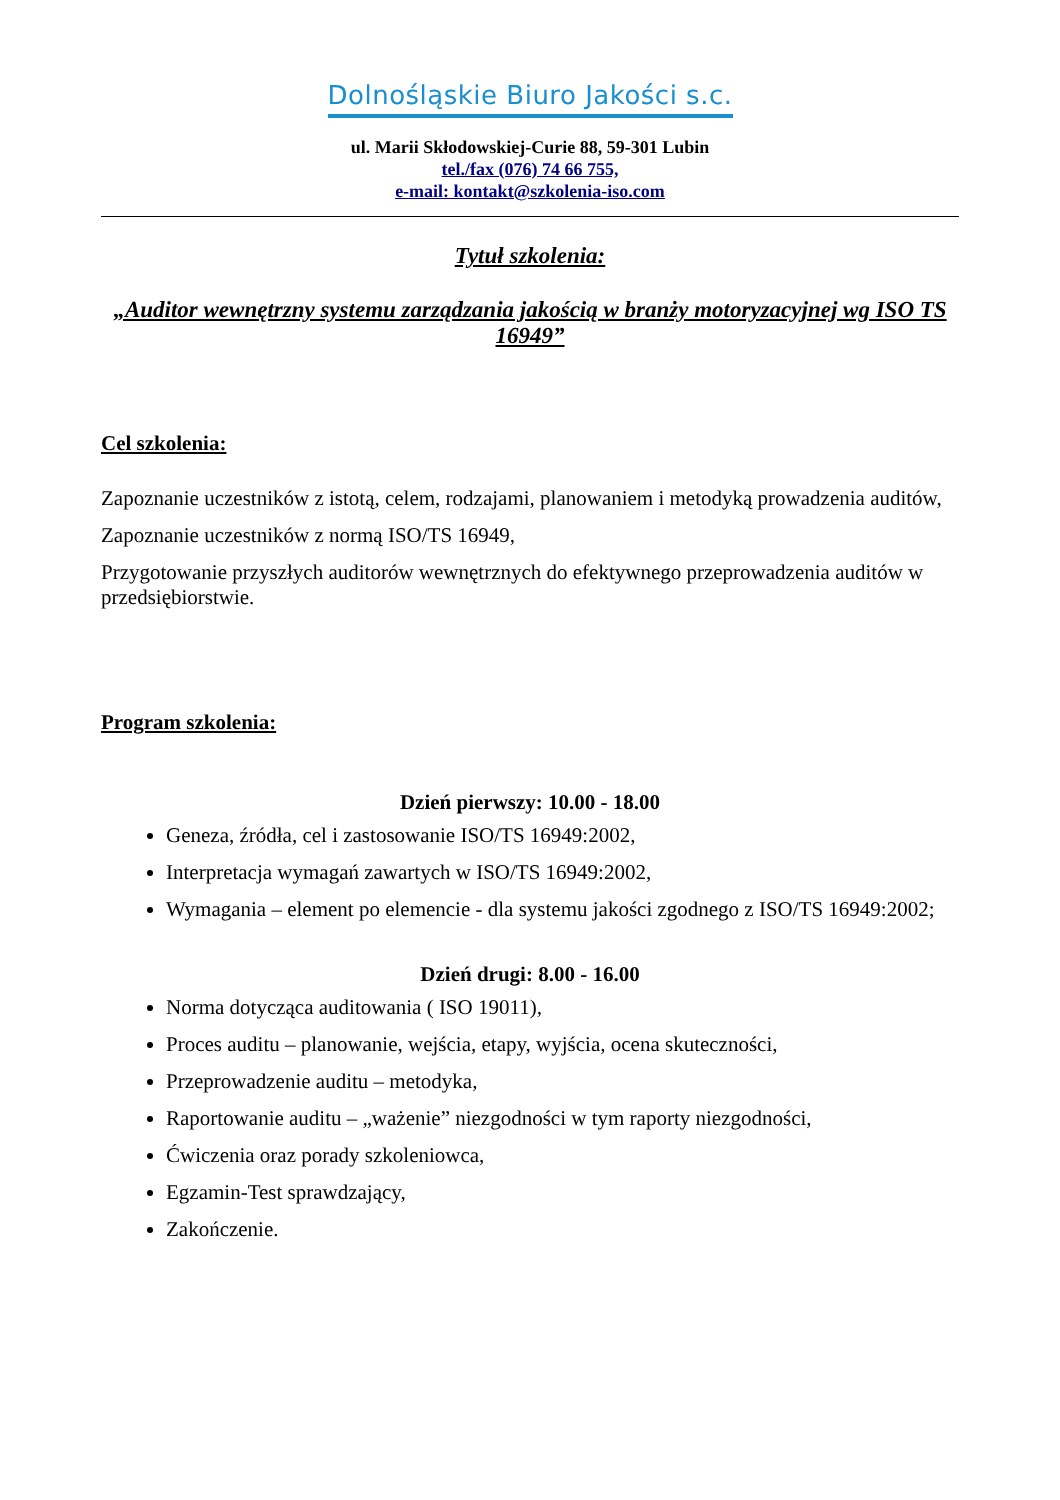Dolnośląskie Biuro Jakości s.c.
ul. Marii Skłodowskiej-Curie 88, 59-301 Lubin
tel./fax (076) 74 66 755,
e-mail: kontakt@szkolenia-iso.com
Tytuł szkolenia:
„Auditor wewnętrzny systemu zarządzania jakością w branży motoryzacyjnej wg ISO TS 16949”
Cel szkolenia:
Zapoznanie uczestników z istotą, celem, rodzajami, planowaniem i metodyką prowadzenia auditów,
Zapoznanie uczestników z normą ISO/TS 16949,
Przygotowanie przyszłych auditorów wewnętrznych do efektywnego przeprowadzenia auditów w przedsiębiorstwie.
Program szkolenia:
Dzień pierwszy: 10.00 - 18.00
Geneza, źródła, cel i zastosowanie ISO/TS 16949:2002,
Interpretacja wymagań zawartych w ISO/TS 16949:2002,
Wymagania – element po elemencie - dla systemu jakości zgodnego z ISO/TS 16949:2002;
Dzień drugi: 8.00 - 16.00
Norma dotycząca auditowania ( ISO 19011),
Proces auditu – planowanie, wejścia, etapy, wyjścia, ocena skuteczności,
Przeprowadzenie auditu – metodyka,
Raportowanie auditu – „ważenie” niezgodności w tym raporty niezgodności,
Ćwiczenia oraz porady szkoleniowca,
Egzamin-Test sprawdzający,
Zakończenie.